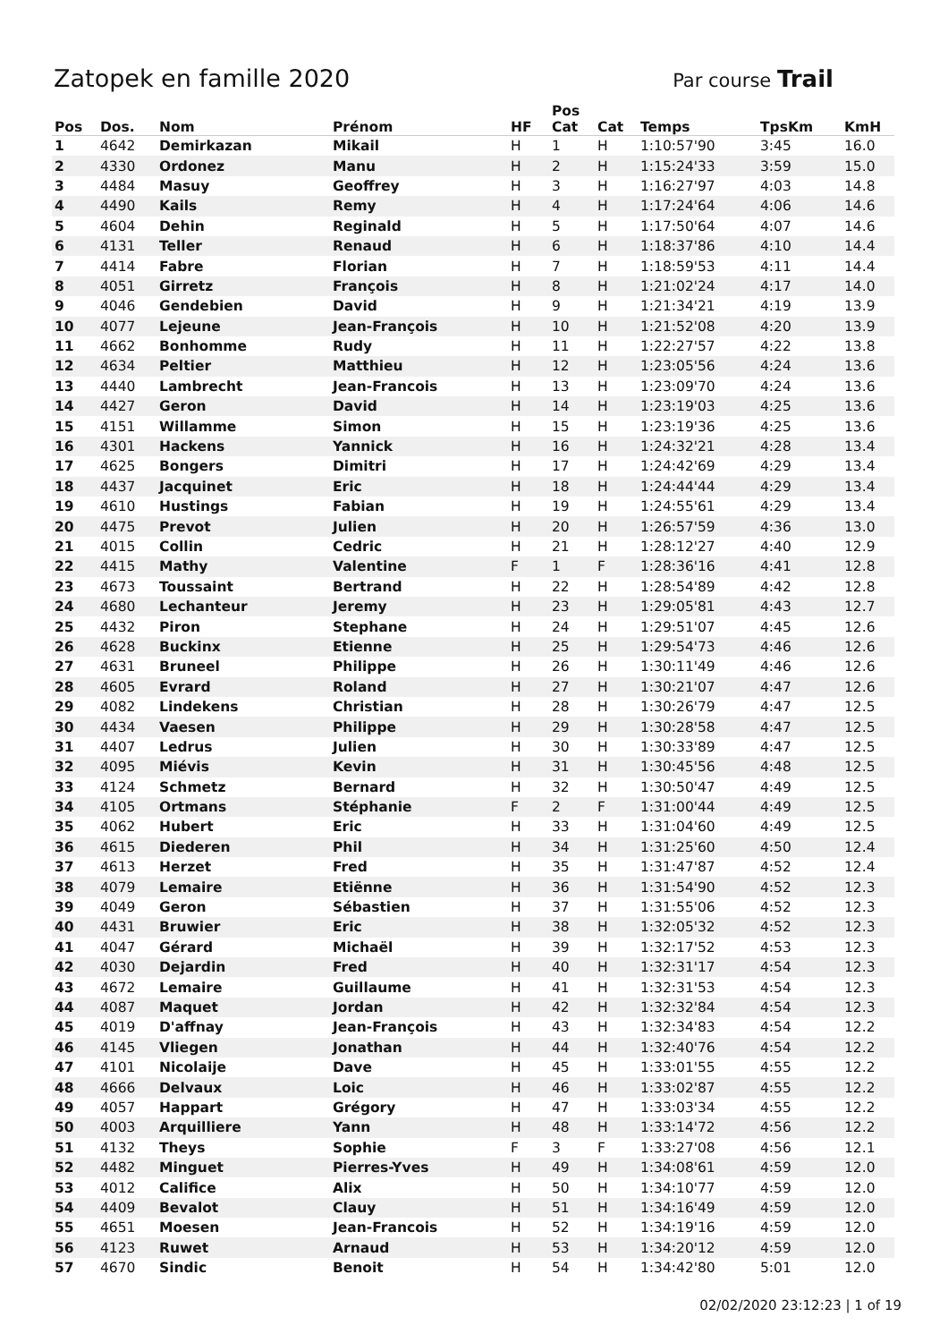Zatopek en famille 2020
Par course Trail
| Pos | Dos. | Nom | Prénom | HF | Pos Cat | Cat | Temps | TpsKm | KmH |
| --- | --- | --- | --- | --- | --- | --- | --- | --- | --- |
| 1 | 4642 | Demirkazan | Mikail | H | 1 | H | 1:10:57'90 | 3:45 | 16.0 |
| 2 | 4330 | Ordonez | Manu | H | 2 | H | 1:15:24'33 | 3:59 | 15.0 |
| 3 | 4484 | Masuy | Geoffrey | H | 3 | H | 1:16:27'97 | 4:03 | 14.8 |
| 4 | 4490 | Kails | Remy | H | 4 | H | 1:17:24'64 | 4:06 | 14.6 |
| 5 | 4604 | Dehin | Reginald | H | 5 | H | 1:17:50'64 | 4:07 | 14.6 |
| 6 | 4131 | Teller | Renaud | H | 6 | H | 1:18:37'86 | 4:10 | 14.4 |
| 7 | 4414 | Fabre | Florian | H | 7 | H | 1:18:59'53 | 4:11 | 14.4 |
| 8 | 4051 | Girretz | François | H | 8 | H | 1:21:02'24 | 4:17 | 14.0 |
| 9 | 4046 | Gendebien | David | H | 9 | H | 1:21:34'21 | 4:19 | 13.9 |
| 10 | 4077 | Lejeune | Jean-François | H | 10 | H | 1:21:52'08 | 4:20 | 13.9 |
| 11 | 4662 | Bonhomme | Rudy | H | 11 | H | 1:22:27'57 | 4:22 | 13.8 |
| 12 | 4634 | Peltier | Matthieu | H | 12 | H | 1:23:05'56 | 4:24 | 13.6 |
| 13 | 4440 | Lambrecht | Jean-Francois | H | 13 | H | 1:23:09'70 | 4:24 | 13.6 |
| 14 | 4427 | Geron | David | H | 14 | H | 1:23:19'03 | 4:25 | 13.6 |
| 15 | 4151 | Willamme | Simon | H | 15 | H | 1:23:19'36 | 4:25 | 13.6 |
| 16 | 4301 | Hackens | Yannick | H | 16 | H | 1:24:32'21 | 4:28 | 13.4 |
| 17 | 4625 | Bongers | Dimitri | H | 17 | H | 1:24:42'69 | 4:29 | 13.4 |
| 18 | 4437 | Jacquinet | Eric | H | 18 | H | 1:24:44'44 | 4:29 | 13.4 |
| 19 | 4610 | Hustings | Fabian | H | 19 | H | 1:24:55'61 | 4:29 | 13.4 |
| 20 | 4475 | Prevot | Julien | H | 20 | H | 1:26:57'59 | 4:36 | 13.0 |
| 21 | 4015 | Collin | Cedric | H | 21 | H | 1:28:12'27 | 4:40 | 12.9 |
| 22 | 4415 | Mathy | Valentine | F | 1 | F | 1:28:36'16 | 4:41 | 12.8 |
| 23 | 4673 | Toussaint | Bertrand | H | 22 | H | 1:28:54'89 | 4:42 | 12.8 |
| 24 | 4680 | Lechanteur | Jeremy | H | 23 | H | 1:29:05'81 | 4:43 | 12.7 |
| 25 | 4432 | Piron | Stephane | H | 24 | H | 1:29:51'07 | 4:45 | 12.6 |
| 26 | 4628 | Buckinx | Etienne | H | 25 | H | 1:29:54'73 | 4:46 | 12.6 |
| 27 | 4631 | Bruneel | Philippe | H | 26 | H | 1:30:11'49 | 4:46 | 12.6 |
| 28 | 4605 | Evrard | Roland | H | 27 | H | 1:30:21'07 | 4:47 | 12.6 |
| 29 | 4082 | Lindekens | Christian | H | 28 | H | 1:30:26'79 | 4:47 | 12.5 |
| 30 | 4434 | Vaesen | Philippe | H | 29 | H | 1:30:28'58 | 4:47 | 12.5 |
| 31 | 4407 | Ledrus | Julien | H | 30 | H | 1:30:33'89 | 4:47 | 12.5 |
| 32 | 4095 | Miévis | Kevin | H | 31 | H | 1:30:45'56 | 4:48 | 12.5 |
| 33 | 4124 | Schmetz | Bernard | H | 32 | H | 1:30:50'47 | 4:49 | 12.5 |
| 34 | 4105 | Ortmans | Stéphanie | F | 2 | F | 1:31:00'44 | 4:49 | 12.5 |
| 35 | 4062 | Hubert | Eric | H | 33 | H | 1:31:04'60 | 4:49 | 12.5 |
| 36 | 4615 | Diederen | Phil | H | 34 | H | 1:31:25'60 | 4:50 | 12.4 |
| 37 | 4613 | Herzet | Fred | H | 35 | H | 1:31:47'87 | 4:52 | 12.4 |
| 38 | 4079 | Lemaire | Etiënne | H | 36 | H | 1:31:54'90 | 4:52 | 12.3 |
| 39 | 4049 | Geron | Sébastien | H | 37 | H | 1:31:55'06 | 4:52 | 12.3 |
| 40 | 4431 | Bruwier | Eric | H | 38 | H | 1:32:05'32 | 4:52 | 12.3 |
| 41 | 4047 | Gérard | Michaël | H | 39 | H | 1:32:17'52 | 4:53 | 12.3 |
| 42 | 4030 | Dejardin | Fred | H | 40 | H | 1:32:31'17 | 4:54 | 12.3 |
| 43 | 4672 | Lemaire | Guillaume | H | 41 | H | 1:32:31'53 | 4:54 | 12.3 |
| 44 | 4087 | Maquet | Jordan | H | 42 | H | 1:32:32'84 | 4:54 | 12.3 |
| 45 | 4019 | D'affnay | Jean-François | H | 43 | H | 1:32:34'83 | 4:54 | 12.2 |
| 46 | 4145 | Vliegen | Jonathan | H | 44 | H | 1:32:40'76 | 4:54 | 12.2 |
| 47 | 4101 | Nicolaije | Dave | H | 45 | H | 1:33:01'55 | 4:55 | 12.2 |
| 48 | 4666 | Delvaux | Loic | H | 46 | H | 1:33:02'87 | 4:55 | 12.2 |
| 49 | 4057 | Happart | Grégory | H | 47 | H | 1:33:03'34 | 4:55 | 12.2 |
| 50 | 4003 | Arquilliere | Yann | H | 48 | H | 1:33:14'72 | 4:56 | 12.2 |
| 51 | 4132 | Theys | Sophie | F | 3 | F | 1:33:27'08 | 4:56 | 12.1 |
| 52 | 4482 | Minguet | Pierres-Yves | H | 49 | H | 1:34:08'61 | 4:59 | 12.0 |
| 53 | 4012 | Califice | Alix | H | 50 | H | 1:34:10'77 | 4:59 | 12.0 |
| 54 | 4409 | Bevalot | Clauy | H | 51 | H | 1:34:16'49 | 4:59 | 12.0 |
| 55 | 4651 | Moesen | Jean-Francois | H | 52 | H | 1:34:19'16 | 4:59 | 12.0 |
| 56 | 4123 | Ruwet | Arnaud | H | 53 | H | 1:34:20'12 | 4:59 | 12.0 |
| 57 | 4670 | Sindic | Benoit | H | 54 | H | 1:34:42'80 | 5:01 | 12.0 |
02/02/2020 23:12:23 | 1 of 19